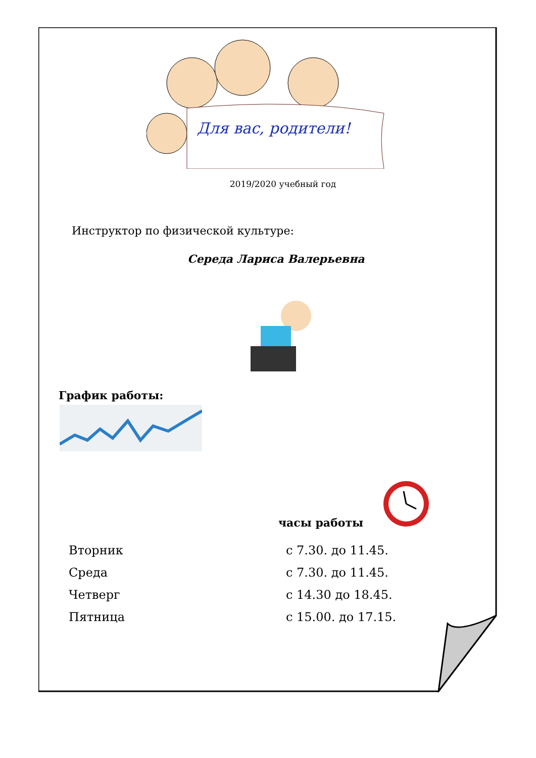Для вас, родители!
2019/2020 учебный год
Инструктор по физической культуре:
Середа Лариса Валерьевна
График работы:
часы работы
| Вторник | с 7.30. до 11.45. |
| Среда | с 7.30. до 11.45. |
| Четверг | с 14.30 до 18.45. |
| Пятница | с 15.00. до 17.15. |